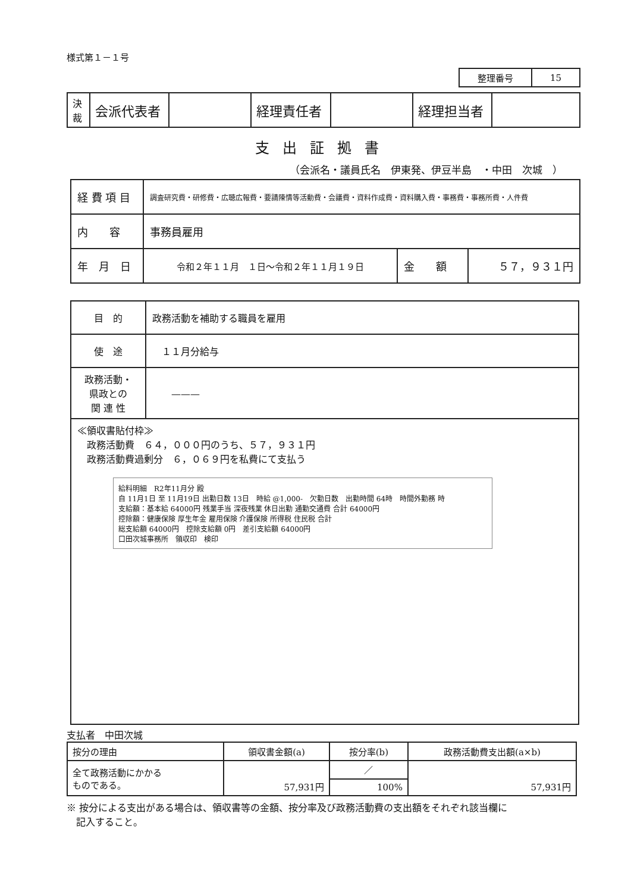様式第１－１号
| 整理番号 | 15 |
| 決 裁 | 会派代表者 | | 経理責任者 | | 経理担当者 | |
支出証拠書
（会派名・議員氏名　伊東発、伊豆半島　・中田　次城　）
| 経 費 項 目 | 調査研究費・研修費・広聴広報費・要請陳情等活動費・会議費・資料作成費・資料購入費・事務費・事務所費・人件費 | | |
| 内 容 | 事務員雇用 | | |
| 年 月 日 | 令和２年１１月 １日～令和２年１１月１９日 | 金 額 | ５７，９３１円 |
| 目 的 | 政務活動を補助する職員を雇用 |
| 使 途 | １１月分給与 |
| 政務活動・ 県政との 関 連 性 | ——— |
| ≪領収書貼付枠≫ 政務活動費 ６４，０００円のうち、５７，９３１円 政務活動費過剰分 ６，０６９円を私費にて支払う 給料明細 R2年11月分 殿 自 11月1日 至 11月19日 出勤日数 13日 時給 @1,000- 欠勤日数 出勤時間 64時 時間外勤務 時 支給額：基本給 64000円 残業手当 深夜残業 休日出勤 通勤交通費 合計 64000円 控除額：健康保険 厚生年金 雇用保険 介護保険 所得税 住民税 合計 総支給額 64000円 控除支給額 0円 差引支給額 64000円 口田次城事務所 領収印 検印 | |
支払者　中田次城
| 按分の理由 | 領収書金額(a) | 按分率(b) | 政務活動費支出額(a×b) |
| 全て政務活動にかかる ものである。 | 57,931円 | ／ | 57,931円 |
| | | 100% | |
※ 按分による支出がある場合は、領収書等の金額、按分率及び政務活動費の支出額をそれぞれ該当欄に
　記入すること。